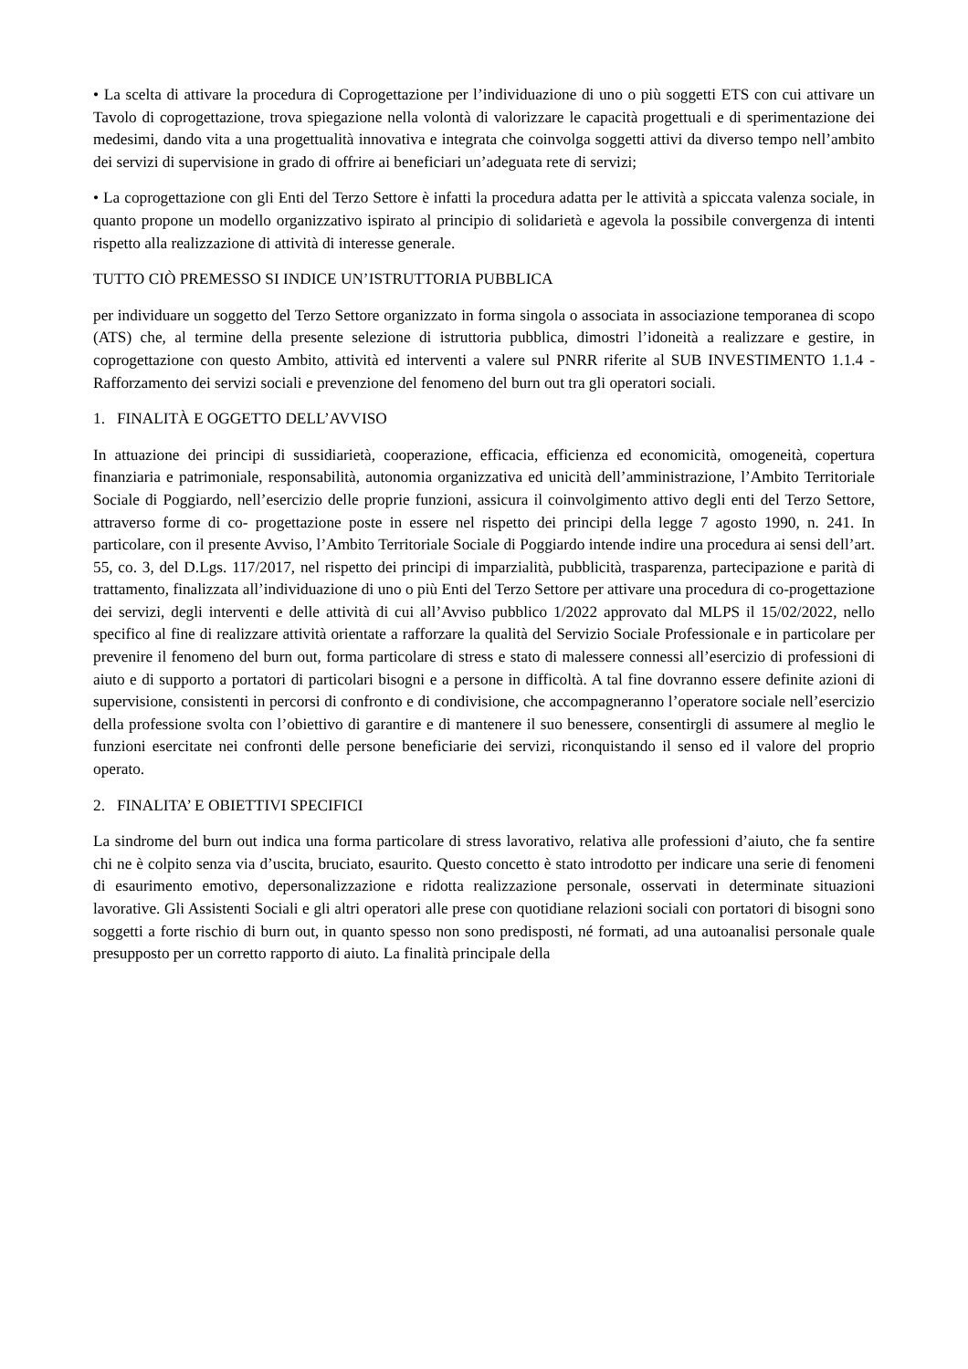• La scelta di attivare la procedura di Coprogettazione per l’individuazione di uno o più soggetti ETS con cui attivare un Tavolo di coprogettazione, trova spiegazione nella volontà di valorizzare le capacità progettuali e di sperimentazione dei medesimi, dando vita a una progettualità innovativa e integrata che coinvolga soggetti attivi da diverso tempo nell’ambito dei servizi di supervisione in grado di offrire ai beneficiari un’adeguata rete di servizi;
• La coprogettazione con gli Enti del Terzo Settore è infatti la procedura adatta per le attività a spiccata valenza sociale, in quanto propone un modello organizzativo ispirato al principio di solidarietà e agevola la possibile convergenza di intenti rispetto alla realizzazione di attività di interesse generale.
TUTTO CIÒ PREMESSO SI INDICE UN’ISTRUTTORIA PUBBLICA
per individuare un soggetto del Terzo Settore organizzato in forma singola o associata in associazione temporanea di scopo (ATS) che, al termine della presente selezione di istruttoria pubblica, dimostri l’idoneità a realizzare e gestire, in coprogettazione con questo Ambito, attività ed interventi a valere sul PNRR riferite al SUB INVESTIMENTO 1.1.4 - Rafforzamento dei servizi sociali e prevenzione del fenomeno del burn out tra gli operatori sociali.
1. FINALITÀ E OGGETTO DELL’AVVISO
In attuazione dei principi di sussidiarietà, cooperazione, efficacia, efficienza ed economicità, omogeneità, copertura finanziaria e patrimoniale, responsabilità, autonomia organizzativa ed unicità dell’amministrazione, l’Ambito Territoriale Sociale di Poggiardo, nell’esercizio delle proprie funzioni, assicura il coinvolgimento attivo degli enti del Terzo Settore, attraverso forme di co- progettazione poste in essere nel rispetto dei principi della legge 7 agosto 1990, n. 241. In particolare, con il presente Avviso, l’Ambito Territoriale Sociale di Poggiardo intende indire una procedura ai sensi dell’art. 55, co. 3, del D.Lgs. 117/2017, nel rispetto dei principi di imparzialità, pubblicità, trasparenza, partecipazione e parità di trattamento, finalizzata all’individuazione di uno o più Enti del Terzo Settore per attivare una procedura di co-progettazione dei servizi, degli interventi e delle attività di cui all’Avviso pubblico 1/2022 approvato dal MLPS il 15/02/2022, nello specifico al fine di realizzare attività orientate a rafforzare la qualità del Servizio Sociale Professionale e in particolare per prevenire il fenomeno del burn out, forma particolare di stress e stato di malessere connessi all’esercizio di professioni di aiuto e di supporto a portatori di particolari bisogni e a persone in difficoltà. A tal fine dovranno essere definite azioni di supervisione, consistenti in percorsi di confronto e di condivisione, che accompagneranno l’operatore sociale nell’esercizio della professione svolta con l’obiettivo di garantire e di mantenere il suo benessere, consentirgli di assumere al meglio le funzioni esercitate nei confronti delle persone beneficiarie dei servizi, riconquistando il senso ed il valore del proprio operato.
2. FINALITA’ E OBIETTIVI SPECIFICI
La sindrome del burn out indica una forma particolare di stress lavorativo, relativa alle professioni d’aiuto, che fa sentire chi ne è colpito senza via d’uscita, bruciato, esaurito. Questo concetto è stato introdotto per indicare una serie di fenomeni di esaurimento emotivo, depersonalizzazione e ridotta realizzazione personale, osservati in determinate situazioni lavorative. Gli Assistenti Sociali e gli altri operatori alle prese con quotidiane relazioni sociali con portatori di bisogni sono soggetti a forte rischio di burn out, in quanto spesso non sono predisposti, né formati, ad una autoanalisi personale quale presupposto per un corretto rapporto di aiuto. La finalità principale della